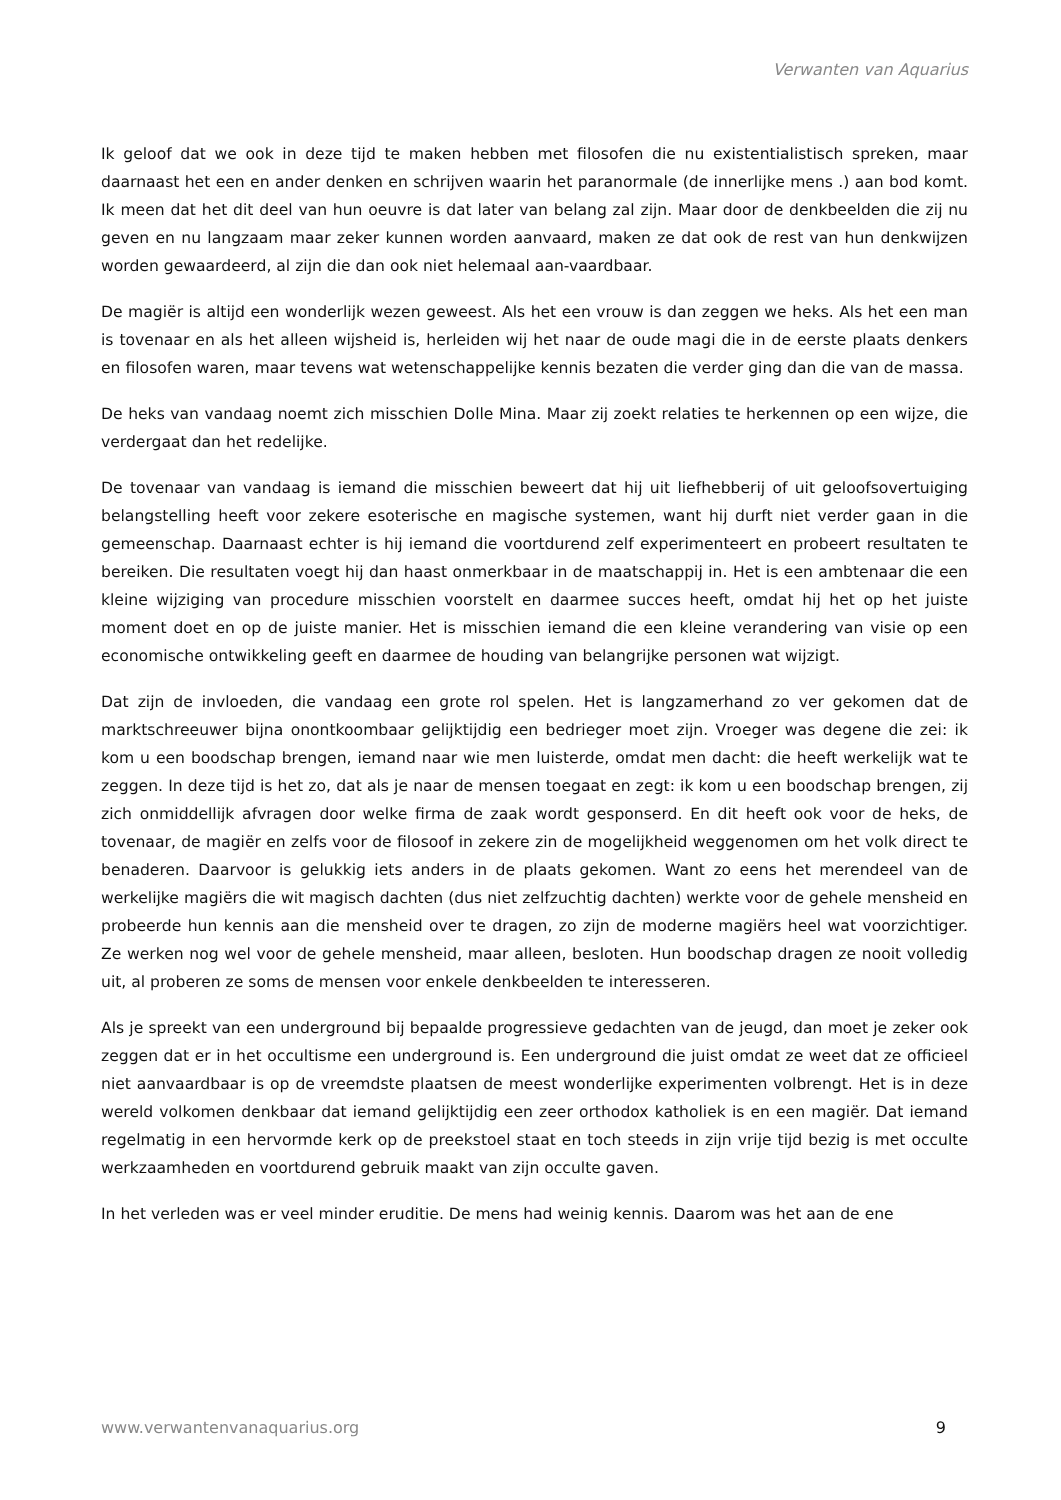Verwanten van Aquarius
Ik geloof dat we ook in deze tijd te maken hebben met filosofen die nu existentialistisch spreken, maar daarnaast het een en ander denken en schrijven waarin het paranormale (de innerlijke mens .) aan bod komt. Ik meen dat het dit deel van hun oeuvre is dat later van belang zal zijn. Maar door de denkbeelden die zij nu geven en nu langzaam maar zeker kunnen worden aanvaard, maken ze dat ook de rest van hun denkwijzen worden gewaardeerd, al zijn die dan ook niet helemaal aan-vaardbaar.
De magiër is altijd een wonderlijk wezen geweest. Als het een vrouw is dan zeggen we heks. Als het een man is tovenaar en als het alleen wijsheid is, herleiden wij het naar de oude magi die in de eerste plaats denkers en filosofen waren, maar tevens wat wetenschappelijke kennis bezaten die verder ging dan die van de massa.
De heks van vandaag noemt zich misschien Dolle Mina. Maar zij zoekt relaties te herkennen op een wijze, die verdergaat dan het redelijke.
De tovenaar van vandaag is iemand die misschien beweert dat hij uit liefhebberij of uit geloofsovertuiging belangstelling heeft voor zekere esoterische en magische systemen, want hij durft niet verder gaan in die gemeenschap. Daarnaast echter is hij iemand die voortdurend zelf experimenteert en probeert resultaten te bereiken. Die resultaten voegt hij dan haast onmerkbaar in de maatschappij in. Het is een ambtenaar die een kleine wijziging van procedure misschien voorstelt en daarmee succes heeft, omdat hij het op het juiste moment doet en op de juiste manier. Het is misschien iemand die een kleine verandering van visie op een economische ontwikkeling geeft en daarmee de houding van belangrijke personen wat wijzigt.
Dat zijn de invloeden, die vandaag een grote rol spelen. Het is langzamerhand zo ver gekomen dat de marktschreeuwer bijna onontkoombaar gelijktijdig een bedrieger moet zijn. Vroeger was degene die zei: ik kom u een boodschap brengen, iemand naar wie men luisterde, omdat men dacht: die heeft werkelijk wat te zeggen. In deze tijd is het zo, dat als je naar de mensen toegaat en zegt: ik kom u een boodschap brengen, zij zich onmiddellijk afvragen door welke firma de zaak wordt gesponserd. En dit heeft ook voor de heks, de tovenaar, de magiër en zelfs voor de filosoof in zekere zin de mogelijkheid weggenomen om het volk direct te benaderen. Daarvoor is gelukkig iets anders in de plaats gekomen. Want zo eens het merendeel van de werkelijke magiërs die wit magisch dachten (dus niet zelfzuchtig dachten) werkte voor de gehele mensheid en probeerde hun kennis aan die mensheid over te dragen, zo zijn de moderne magiërs heel wat voorzichtiger. Ze werken nog wel voor de gehele mensheid, maar alleen, besloten. Hun boodschap dragen ze nooit volledig uit, al proberen ze soms de mensen voor enkele denkbeelden te interesseren.
Als je spreekt van een underground bij bepaalde progressieve gedachten van de jeugd, dan moet je zeker ook zeggen dat er in het occultisme een underground is. Een underground die juist omdat ze weet dat ze officieel niet aanvaardbaar is op de vreemdste plaatsen de meest wonderlijke experimenten volbrengt. Het is in deze wereld volkomen denkbaar dat iemand gelijktijdig een zeer orthodox katholiek is en een magiër. Dat iemand regelmatig in een hervormde kerk op de preekstoel staat en toch steeds in zijn vrije tijd bezig is met occulte werkzaamheden en voortdurend gebruik maakt van zijn occulte gaven.
In het verleden was er veel minder eruditie. De mens had weinig kennis. Daarom was het aan de ene
www.verwantenvanaquarius.org 9